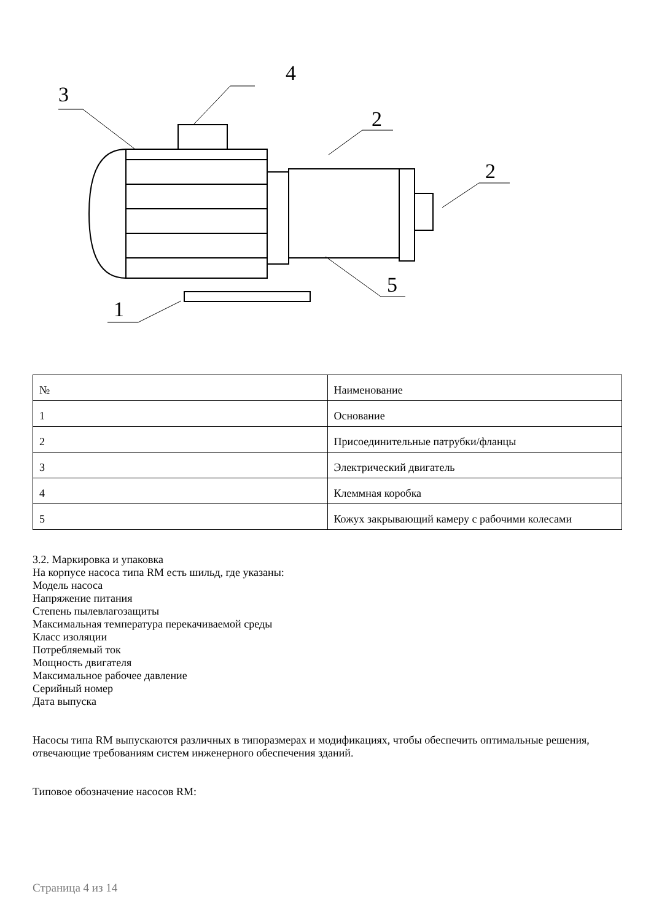3
4
2
2
5
1
| № | Наименование |
| --- | --- |
| 1 | Основание |
| 2 | Присоединительные патрубки/фланцы |
| 3 | Электрический двигатель |
| 4 | Клеммная коробка |
| 5 | Кожух закрывающий камеру с рабочими колесами |
3.2. Маркировка и упаковка
На корпусе насоса типа RM есть шильд, где указаны:
Модель насоса
Напряжение питания
Степень пылевлагозащиты
Максимальная температура перекачиваемой среды
Класс изоляции
Потребляемый ток
Мощность двигателя
Максимальное рабочее давление
Серийный номер
Дата выпуска
Насосы типа RM выпускаются различных в типоразмерах и модификациях, чтобы обеспечить оптимальные решения, отвечающие требованиям систем инженерного обеспечения зданий.
Типовое обозначение насосов RM:
Страница 4 из 14